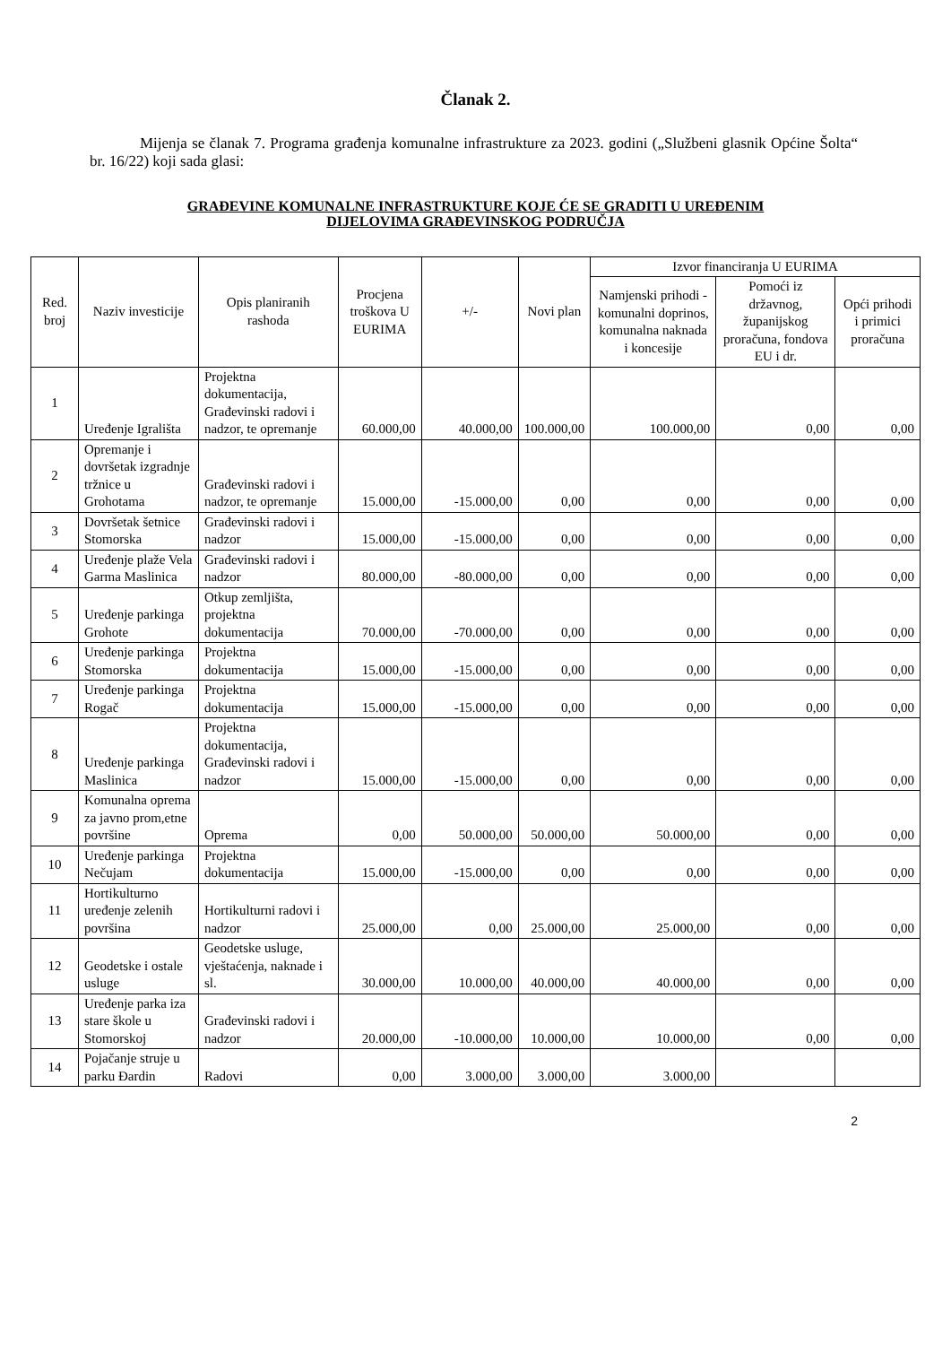Članak 2.
Mijenja se članak 7. Programa građenja komunalne infrastrukture za 2023. godini („Službeni glasnik Općine Šolta“ br. 16/22) koji sada glasi:
GRAĐEVINE KOMUNALNE INFRASTRUKTURE KOJE ĆE SE GRADITI U UREĐENIM
DIJELOVIMA GRAĐEVINSKOG PODRUČJA
| Red. broj | Naziv investicije | Opis planiranih rashoda | Procjena troškova U EURIMA | +/- | Novi plan | Izvor financiranja U EURIMA | | |
| --- | --- | --- | --- | --- | --- | --- | --- | --- |
| | | | | | | Namjenski prihodi - komunalni doprinos, komunalna naknada i koncesije | Pomoći iz državnog, županijskog proračuna, fondova EU i dr. | Opći prihodi i primici proračuna |
| 1 | Uređenje Igrališta | Projektna dokumentacija, Građevinski radovi i nadzor, te opremanje | 60.000,00 | 40.000,00 | 100.000,00 | 100.000,00 | 0,00 | 0,00 |
| 2 | Opremanje i dovršetak izgradnje tržnice u Grohotama | Građevinski radovi i nadzor, te opremanje | 15.000,00 | -15.000,00 | 0,00 | 0,00 | 0,00 | 0,00 |
| 3 | Dovršetak šetnice Stomorska | Građevinski radovi i nadzor | 15.000,00 | -15.000,00 | 0,00 | 0,00 | 0,00 | 0,00 |
| 4 | Uređenje plaže Vela Garma Maslinica | Građevinski radovi i nadzor | 80.000,00 | -80.000,00 | 0,00 | 0,00 | 0,00 | 0,00 |
| 5 | Uređenje parkinga Grohote | Otkup zemljišta, projektna dokumentacija | 70.000,00 | -70.000,00 | 0,00 | 0,00 | 0,00 | 0,00 |
| 6 | Uređenje parkinga Stomorska | Projektna dokumentacija | 15.000,00 | -15.000,00 | 0,00 | 0,00 | 0,00 | 0,00 |
| 7 | Uređenje parkinga Rogač | Projektna dokumentacija | 15.000,00 | -15.000,00 | 0,00 | 0,00 | 0,00 | 0,00 |
| 8 | Uređenje parkinga Maslinica | Projektna dokumentacija, Građevinski radovi i nadzor | 15.000,00 | -15.000,00 | 0,00 | 0,00 | 0,00 | 0,00 |
| 9 | Komunalna oprema za javno prom,etne površine | Oprema | 0,00 | 50.000,00 | 50.000,00 | 50.000,00 | 0,00 | 0,00 |
| 10 | Uređenje parkinga Nečujam | Projektna dokumentacija | 15.000,00 | -15.000,00 | 0,00 | 0,00 | 0,00 | 0,00 |
| 11 | Hortikulturno uređenje zelenih površina | Hortikulturni radovi i nadzor | 25.000,00 | 0,00 | 25.000,00 | 25.000,00 | 0,00 | 0,00 |
| 12 | Geodetske i ostale usluge | Geodetske usluge, vještaćenja, naknade i sl. | 30.000,00 | 10.000,00 | 40.000,00 | 40.000,00 | 0,00 | 0,00 |
| 13 | Uređenje parka iza stare škole u Stomorskoj | Građevinski radovi i nadzor | 20.000,00 | -10.000,00 | 10.000,00 | 10.000,00 | 0,00 | 0,00 |
| 14 | Pojačanje struje u parku Đardin | Radovi | 0,00 | 3.000,00 | 3.000,00 | 3.000,00 | | |
2